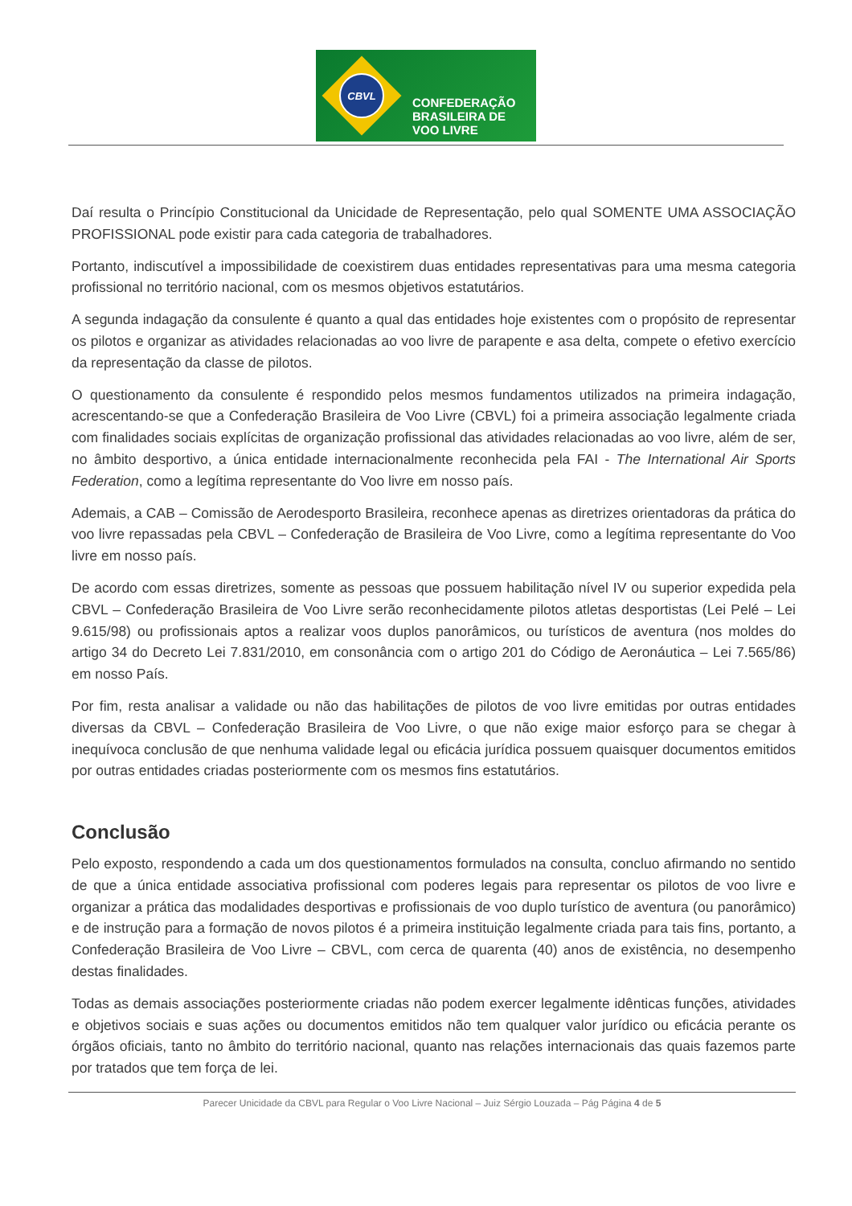CBVL
CONFEDERAÇÃO
BRASILEIRA DE
VOO LIVRE
Daí resulta o Princípio Constitucional da Unicidade de Representação, pelo qual SOMENTE UMA ASSOCIAÇÃO PROFISSIONAL pode existir para cada categoria de trabalhadores.
Portanto, indiscutível a impossibilidade de coexistirem duas entidades representativas para uma mesma categoria profissional no território nacional, com os mesmos objetivos estatutários.
A segunda indagação da consulente é quanto a qual das entidades hoje existentes com o propósito de representar os pilotos e organizar as atividades relacionadas ao voo livre de parapente e asa delta, compete o efetivo exercício da representação da classe de pilotos.
O questionamento da consulente é respondido pelos mesmos fundamentos utilizados na primeira indagação, acrescentando-se que a Confederação Brasileira de Voo Livre (CBVL) foi a primeira associação legalmente criada com finalidades sociais explícitas de organização profissional das atividades relacionadas ao voo livre, além de ser, no âmbito desportivo, a única entidade internacionalmente reconhecida pela FAI - The International Air Sports Federation, como a legítima representante do Voo livre em nosso país.
Ademais, a CAB – Comissão de Aerodesporto Brasileira, reconhece apenas as diretrizes orientadoras da prática do voo livre repassadas pela CBVL – Confederação de Brasileira de Voo Livre, como a legítima representante do Voo livre em nosso país.
De acordo com essas diretrizes, somente as pessoas que possuem habilitação nível IV ou superior expedida pela CBVL – Confederação Brasileira de Voo Livre serão reconhecidamente pilotos atletas desportistas (Lei Pelé – Lei 9.615/98) ou profissionais aptos a realizar voos duplos panorâmicos, ou turísticos de aventura (nos moldes do artigo 34 do Decreto Lei 7.831/2010, em consonância com o artigo 201 do Código de Aeronáutica – Lei 7.565/86) em nosso País.
Por fim, resta analisar a validade ou não das habilitações de pilotos de voo livre emitidas por outras entidades diversas da CBVL – Confederação Brasileira de Voo Livre, o que não exige maior esforço para se chegar à inequívoca conclusão de que nenhuma validade legal ou eficácia jurídica possuem quaisquer documentos emitidos por outras entidades criadas posteriormente com os mesmos fins estatutários.
Conclusão
Pelo exposto, respondendo a cada um dos questionamentos formulados na consulta, concluo afirmando no sentido de que a única entidade associativa profissional com poderes legais para representar os pilotos de voo livre e organizar a prática das modalidades desportivas e profissionais de voo duplo turístico de aventura (ou panorâmico) e de instrução para a formação de novos pilotos é a primeira instituição legalmente criada para tais fins, portanto, a Confederação Brasileira de Voo Livre – CBVL, com cerca de quarenta (40) anos de existência, no desempenho destas finalidades.
Todas as demais associações posteriormente criadas não podem exercer legalmente idênticas funções, atividades e objetivos sociais e suas ações ou documentos emitidos não tem qualquer valor jurídico ou eficácia perante os órgãos oficiais, tanto no âmbito do território nacional, quanto nas relações internacionais das quais fazemos parte por tratados que tem força de lei.
Parecer Unicidade da CBVL para Regular o Voo Livre Nacional – Juiz Sérgio Louzada – Pág Página 4 de 5